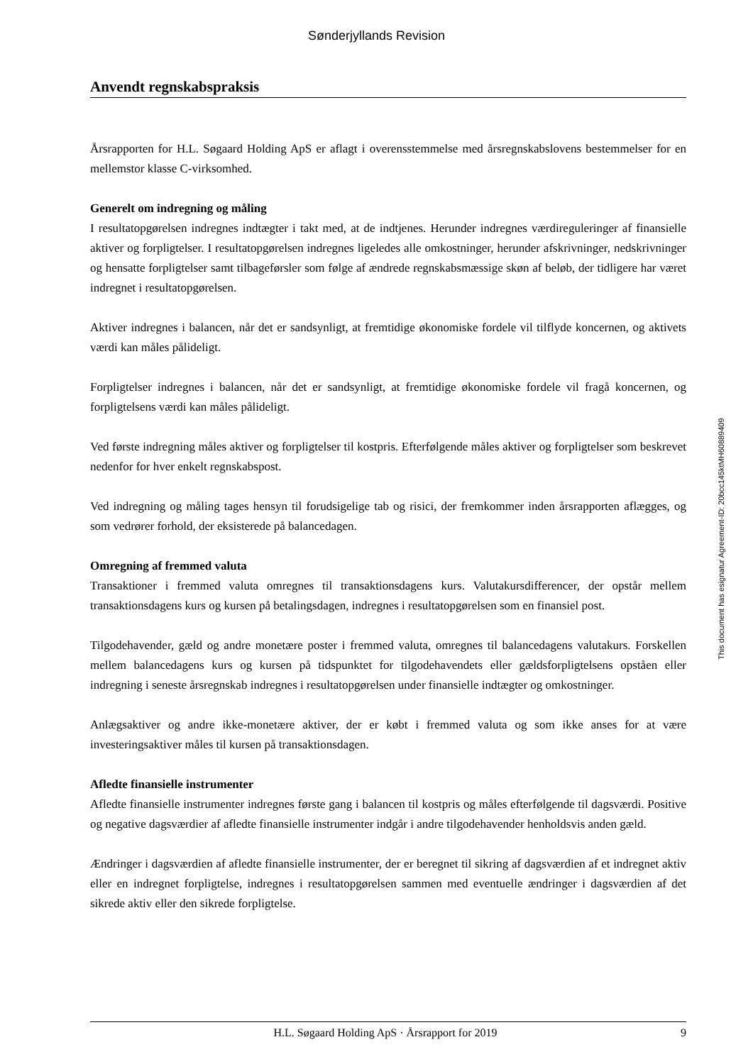Sønderjyllands Revision
Anvendt regnskabspraksis
Årsrapporten for H.L. Søgaard Holding ApS er aflagt i overensstemmelse med årsregnskabslovens bestemmelser for en mellemstor klasse C-virksomhed.
Generelt om indregning og måling
I resultatopgørelsen indregnes indtægter i takt med, at de indtjenes. Herunder indregnes værdireguleringer af finansielle aktiver og forpligtelser. I resultatopgørelsen indregnes ligeledes alle omkostninger, herunder afskrivninger, nedskrivninger og hensatte forpligtelser samt tilbageførsler som følge af ændrede regnskabsmæssige skøn af beløb, der tidligere har været indregnet i resultatopgørelsen.
Aktiver indregnes i balancen, når det er sandsynligt, at fremtidige økonomiske fordele vil tilflyde koncernen, og aktivets værdi kan måles pålideligt.
Forpligtelser indregnes i balancen, når det er sandsynligt, at fremtidige økonomiske fordele vil fragå koncernen, og forpligtelsens værdi kan måles pålideligt.
Ved første indregning måles aktiver og forpligtelser til kostpris. Efterfølgende måles aktiver og forpligtelser som beskrevet nedenfor for hver enkelt regnskabspost.
Ved indregning og måling tages hensyn til forudsigelige tab og risici, der fremkommer inden årsrapporten aflægges, og som vedrører forhold, der eksisterede på balancedagen.
Omregning af fremmed valuta
Transaktioner i fremmed valuta omregnes til transaktionsdagens kurs. Valutakursdifferencer, der opstår mellem transaktionsdagens kurs og kursen på betalingsdagen, indregnes i resultatopgørelsen som en finansiel post.
Tilgodehavender, gæld og andre monetære poster i fremmed valuta, omregnes til balancedagens valutakurs. Forskellen mellem balancedagens kurs og kursen på tidspunktet for tilgodehavendets eller gældsforpligtelsens opståen eller indregning i seneste årsregnskab indregnes i resultatopgørelsen under finansielle indtægter og omkostninger.
Anlægsaktiver og andre ikke-monetære aktiver, der er købt i fremmed valuta og som ikke anses for at være investeringsaktiver måles til kursen på transaktionsdagen.
Afledte finansielle instrumenter
Afledte finansielle instrumenter indregnes første gang i balancen til kostpris og måles efterfølgende til dagsværdi. Positive og negative dagsværdier af afledte finansielle instrumenter indgår i andre tilgodehavender henholdsvis anden gæld.
Ændringer i dagsværdien af afledte finansielle instrumenter, der er beregnet til sikring af dagsværdien af et indregnet aktiv eller en indregnet forpligtelse, indregnes i resultatopgørelsen sammen med eventuelle ændringer i dagsværdien af det sikrede aktiv eller den sikrede forpligtelse.
This document has esignatur Agreement-ID: 20bcc145ktMH60889409
H.L. Søgaard Holding ApS · Årsrapport for 2019 9